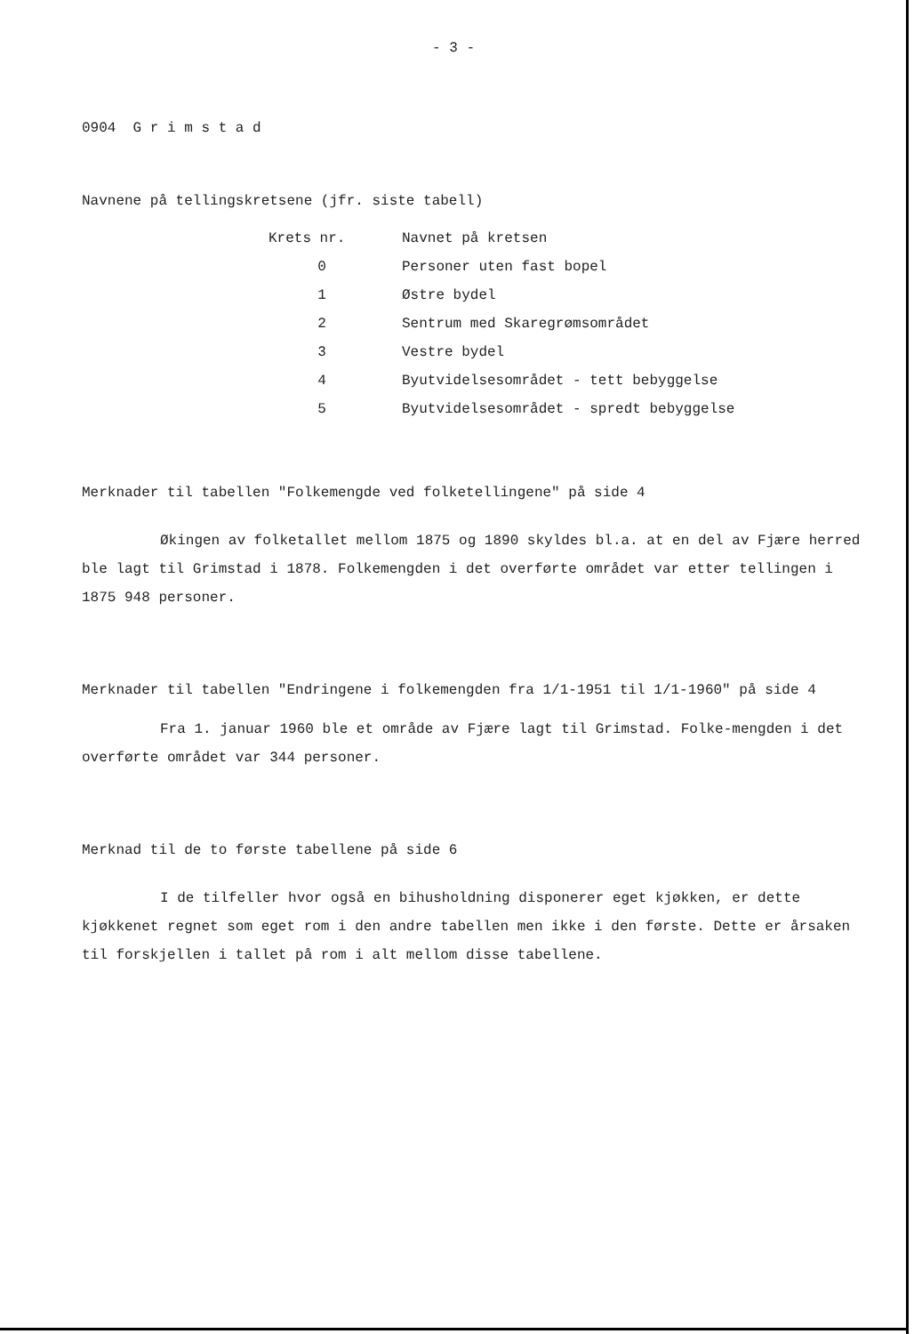- 3 -
0904 G r i m s t a d
Navnene på tellingskretsene (jfr. siste tabell)
| Krets nr. | Navnet på kretsen |
| --- | --- |
| 0 | Personer uten fast bopel |
| 1 | Østre bydel |
| 2 | Sentrum med Skaregrømsområdet |
| 3 | Vestre bydel |
| 4 | Byutvidelsesområdet - tett bebyggelse |
| 5 | Byutvidelsesområdet - spredt bebyggelse |
Merknader til tabellen "Folkemengde ved folketellingene" på side 4
Økingen av folketallet mellom 1875 og 1890 skyldes bl.a. at en del av Fjære herred ble lagt til Grimstad i 1878. Folkemengden i det overførte området var etter tellingen i 1875 948 personer.
Merknader til tabellen "Endringene i folkemengden fra 1/1-1951 til 1/1-1960" på side 4
Fra 1. januar 1960 ble et område av Fjære lagt til Grimstad. Folke-mengden i det overførte området var 344 personer.
Merknad til de to første tabellene på side 6
I de tilfeller hvor også en bihusholdning disponerer eget kjøkken, er dette kjøkkenet regnet som eget rom i den andre tabellen men ikke i den første. Dette er årsaken til forskjellen i tallet på rom i alt mellom disse tabellene.